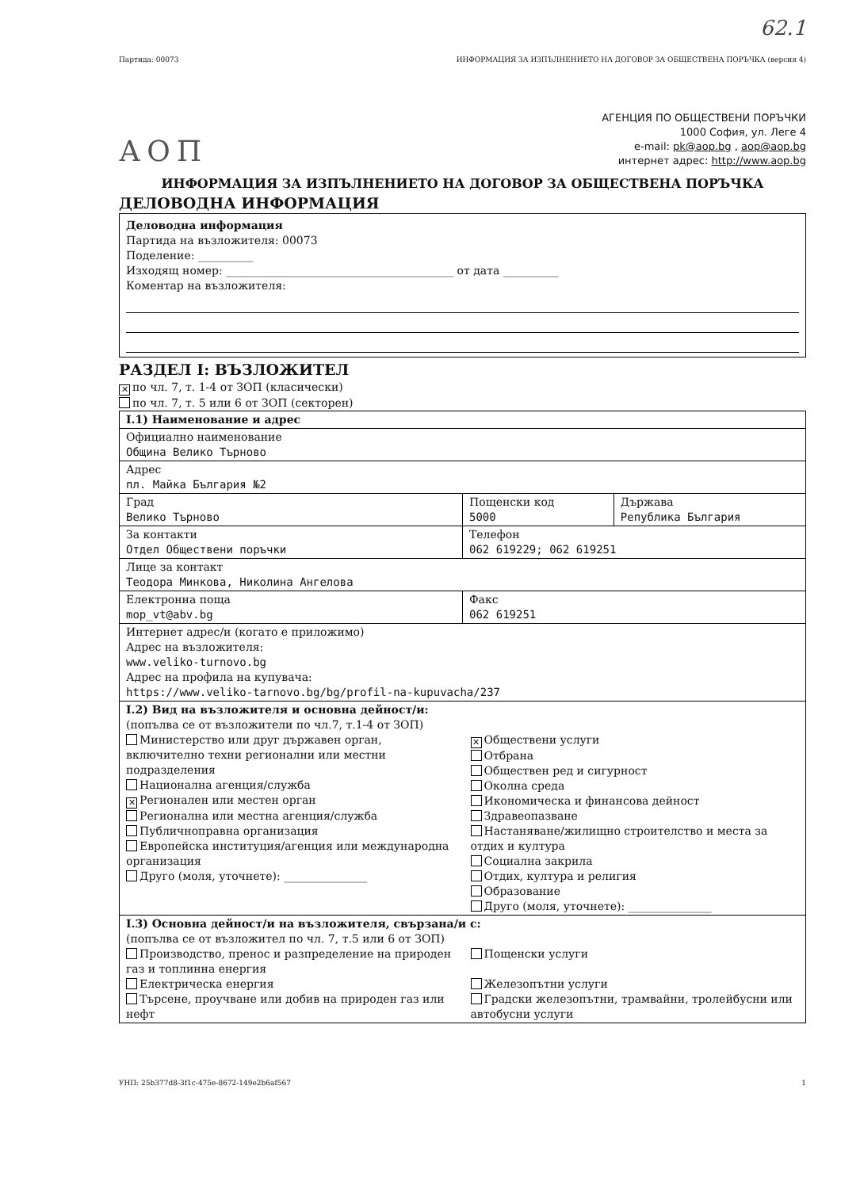62.1
Партида: 00073 ИНФОРМАЦИЯ ЗА ИЗПЪЛНЕНИЕТО НА ДОГОВОР ЗА ОБЩЕСТВЕНА ПОРЪЧКА (версия 4)
АОП
АГЕНЦИЯ ПО ОБЩЕСТВЕНИ ПОРЪЧКИ
1000 София, ул. Леге 4
e-mail: pk@aop.bg , aop@aop.bg
интернет адрес: http://www.aop.bg
ИНФОРМАЦИЯ ЗА ИЗПЪЛНЕНИЕТО НА ДОГОВОР ЗА ОБЩЕСТВЕНА ПОРЪЧКА
ДЕЛОВОДНА ИНФОРМАЦИЯ
Деловодна информация
Партида на възложителя: 00073
Поделение: __________
Изходящ номер: _________________________________________ от дата __________
Коментар на възложителя:
РАЗДЕЛ I: ВЪЗЛОЖИТЕЛ
✕ по чл. 7, т. 1-4 от ЗОП (класически)
по чл. 7, т. 5 или 6 от ЗОП (секторен)
| I.1) Наименование и адрес | | |
| Официално наименование Община Велико Търново | | |
| Адрес пл. Майка България №2 | | |
| Град Велико Търново | Пощенски код 5000 | Държава Република България |
| За контакти Отдел Обществени поръчки | Телефон 062 619229; 062 619251 | |
| Лице за контакт Теодора Минкова, Николина Ангелова | | |
| Електронна поща mop_vt@abv.bg | Факс 062 619251 | |
| Интернет адрес/и (когато е приложимо) Адрес на възложителя: www.veliko-turnovo.bg Адрес на профила на купувача: https://www.veliko-tarnovo.bg/bg/profil-na-kupuvacha/237 | | |
| I.2) Вид на възложителя и основна дейност/и: (попълва се от възложители по чл.7, т.1-4 от ЗОП) Министерство или друг държавен орган, включително техни регионални или местни подразделения Национална агенция/служба ✕ Регионален или местен орган Регионална или местна агенция/служба Публичноправна организация Европейска институция/агенция или международна организация Друго (моля, уточнете): _______________ ✕ Обществени услуги Отбрана Обществен ред и сигурност Околна среда Икономическа и финансова дейност Здравеопазване Настаняване/жилищно строителство и места за отдих и култура Социална закрила Отдих, култура и религия Образование Друго (моля, уточнете): _______________ | | |
| I.3) Основна дейност/и на възложителя, свързана/и с: (попълва се от възложител по чл. 7, т.5 или 6 от ЗОП) Производство, пренос и разпределение на природен газ и топлинна енергия Електрическа енергия Търсене, проучване или добив на природен газ или нефт Пощенски услуги Железопътни услуги Градски железопътни, трамвайни, тролейбусни или автобусни услуги | | |
УНП: 25b377d8-3f1c-475e-8672-149e2b6af567 1